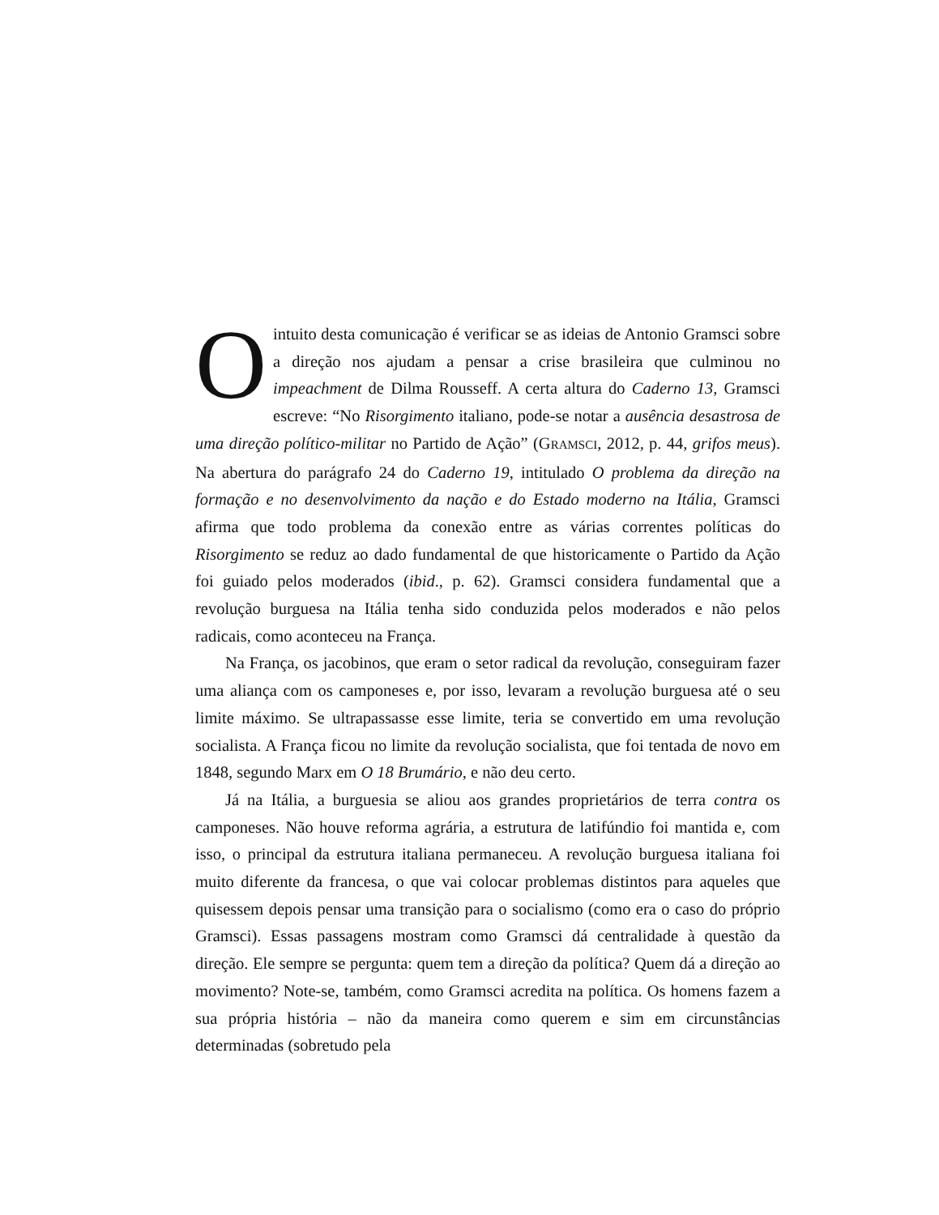Ointuito desta comunicação é verificar se as ideias de Antonio Gramsci sobre a direção nos ajudam a pensar a crise brasileira que culminou no impeachment de Dilma Rousseff. A certa altura do Caderno 13, Gramsci escreve: “No Risorgimento italiano, pode-se notar a ausência desastrosa de uma direção político-militar no Partido de Ação” (GRAMSCI, 2012, p. 44, grifos meus). Na abertura do parágrafo 24 do Caderno 19, intitulado O problema da direção na formação e no desenvolvimento da nação e do Estado moderno na Itália, Gramsci afirma que todo problema da conexão entre as várias correntes políticas do Risorgimento se reduz ao dado fundamental de que historicamente o Partido da Ação foi guiado pelos moderados (ibid., p. 62). Gramsci considera fundamental que a revolução burguesa na Itália tenha sido conduzida pelos moderados e não pelos radicais, como aconteceu na França.
Na França, os jacobinos, que eram o setor radical da revolução, conseguiram fazer uma aliança com os camponeses e, por isso, levaram a revolução burguesa até o seu limite máximo. Se ultrapassasse esse limite, teria se convertido em uma revolução socialista. A França ficou no limite da revolução socialista, que foi tentada de novo em 1848, segundo Marx em O 18 Brumário, e não deu certo.
Já na Itália, a burguesia se aliou aos grandes proprietários de terra contra os camponeses. Não houve reforma agrária, a estrutura de latifúndio foi mantida e, com isso, o principal da estrutura italiana permaneceu. A revolução burguesa italiana foi muito diferente da francesa, o que vai colocar problemas distintos para aqueles que quisessem depois pensar uma transição para o socialismo (como era o caso do próprio Gramsci). Essas passagens mostram como Gramsci dá centralidade à questão da direção. Ele sempre se pergunta: quem tem a direção da política? Quem dá a direção ao movimento? Note-se, também, como Gramsci acredita na política. Os homens fazem a sua própria história – não da maneira como querem e sim em circunstâncias determinadas (sobretudo pela